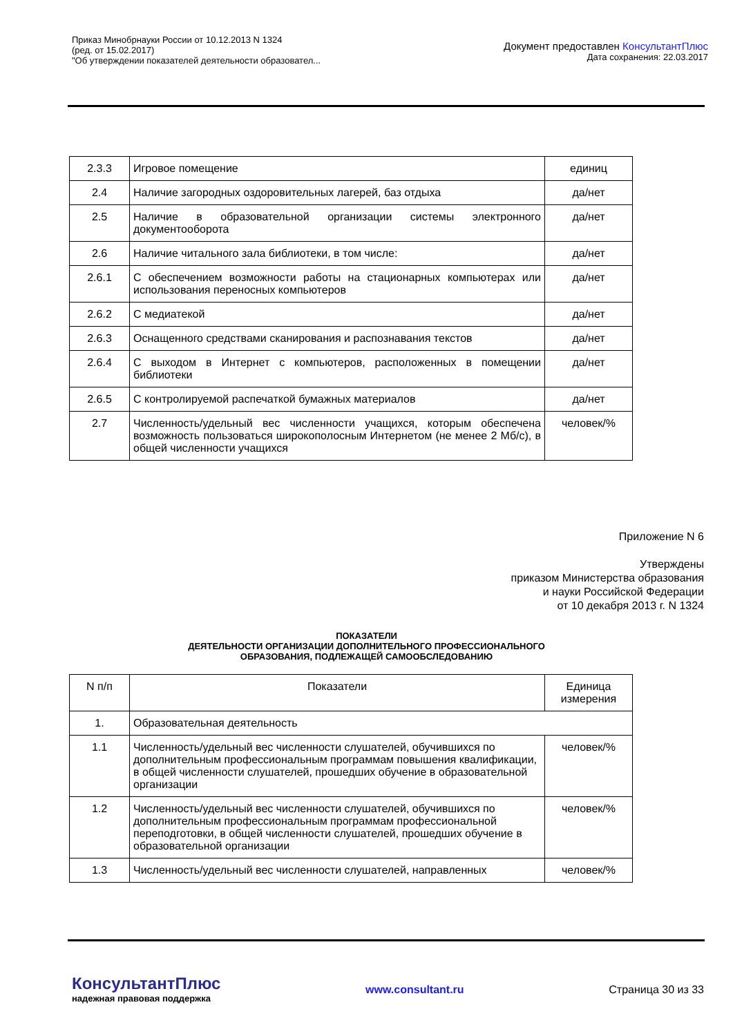Приказ Минобрнауки России от 10.12.2013 N 1324
(ред. от 15.02.2017)
"Об утверждении показателей деятельности образовател...
Документ предоставлен КонсультантПлюс
Дата сохранения: 22.03.2017
| 2.3.3 | Игровое помещение | единиц |
| 2.4 | Наличие загородных оздоровительных лагерей, баз отдыха | да/нет |
| 2.5 | Наличие в образовательной организации системы электронного документооборота | да/нет |
| 2.6 | Наличие читального зала библиотеки, в том числе: | да/нет |
| 2.6.1 | С обеспечением возможности работы на стационарных компьютерах или использования переносных компьютеров | да/нет |
| 2.6.2 | С медиатекой | да/нет |
| 2.6.3 | Оснащенного средствами сканирования и распознавания текстов | да/нет |
| 2.6.4 | С выходом в Интернет с компьютеров, расположенных в помещении библиотеки | да/нет |
| 2.6.5 | С контролируемой распечаткой бумажных материалов | да/нет |
| 2.7 | Численность/удельный вес численности учащихся, которым обеспечена возможность пользоваться широкополосным Интернетом (не менее 2 Мб/с), в общей численности учащихся | человек/% |
Приложение N 6
Утверждены
приказом Министерства образования
и науки Российской Федерации
от 10 декабря 2013 г. N 1324
ПОКАЗАТЕЛИ
ДЕЯТЕЛЬНОСТИ ОРГАНИЗАЦИИ ДОПОЛНИТЕЛЬНОГО ПРОФЕССИОНАЛЬНОГО
ОБРАЗОВАНИЯ, ПОДЛЕЖАЩЕЙ САМООБСЛЕДОВАНИЮ
| N п/п | Показатели | Единица измерения |
| --- | --- | --- |
| 1. | Образовательная деятельность | |
| 1.1 | Численность/удельный вес численности слушателей, обучившихся по дополнительным профессиональным программам повышения квалификации, в общей численности слушателей, прошедших обучение в образовательной организации | человек/% |
| 1.2 | Численность/удельный вес численности слушателей, обучившихся по дополнительным профессиональным программам профессиональной переподготовки, в общей численности слушателей, прошедших обучение в образовательной организации | человек/% |
| 1.3 | Численность/удельный вес численности слушателей, направленных | человек/% |
КонсультантПлюс
надежная правовая поддержка
www.consultant.ru Страница 30 из 33